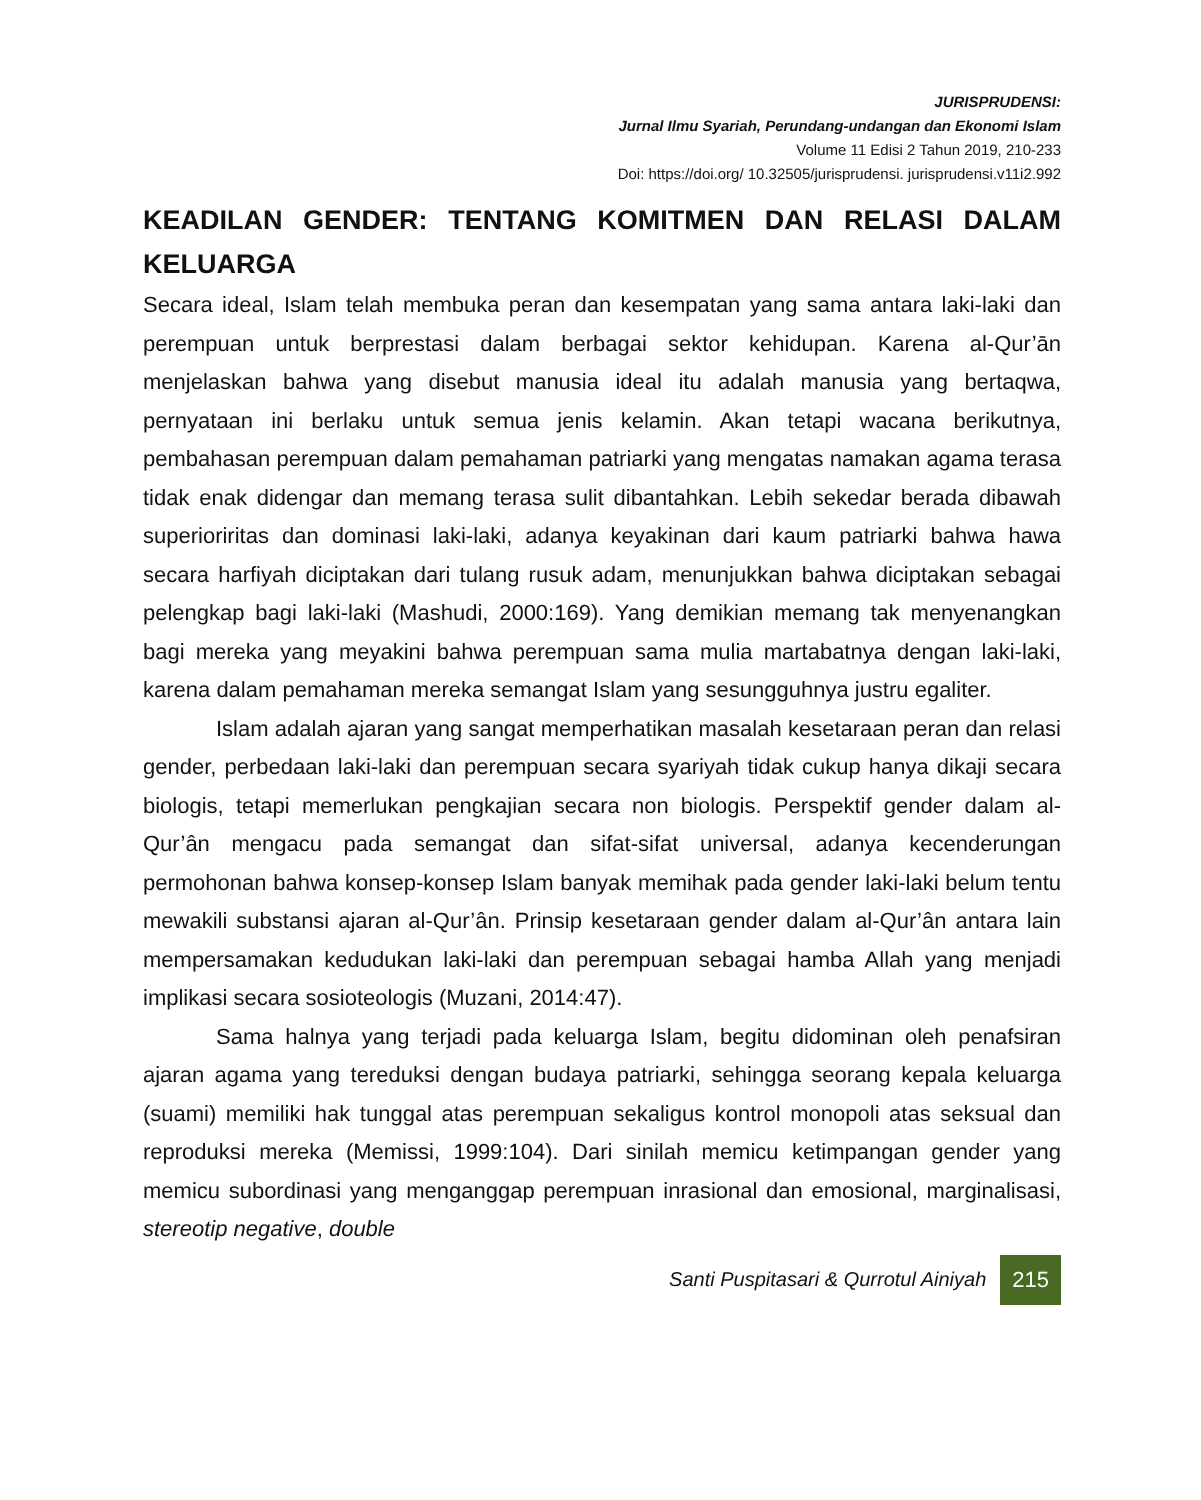JURISPRUDENSI:
Jurnal Ilmu Syariah, Perundang-undangan dan Ekonomi Islam
Volume 11 Edisi 2 Tahun 2019, 210-233
Doi: https://doi.org/ 10.32505/jurisprudensi. jurisprudensi.v11i2.992
KEADILAN GENDER: TENTANG KOMITMEN DAN RELASI DALAM KELUARGA
Secara ideal, Islam telah membuka peran dan kesempatan yang sama antara laki-laki dan perempuan untuk berprestasi dalam berbagai sektor kehidupan. Karena al-Qur’ān menjelaskan bahwa yang disebut manusia ideal itu adalah manusia yang bertaqwa, pernyataan ini berlaku untuk semua jenis kelamin. Akan tetapi wacana berikutnya, pembahasan perempuan dalam pemahaman patriarki yang mengatas namakan agama terasa tidak enak didengar dan memang terasa sulit dibantahkan. Lebih sekedar berada dibawah superioriritas dan dominasi laki-laki, adanya keyakinan dari kaum patriarki bahwa hawa secara harfiyah diciptakan dari tulang rusuk adam, menunjukkan bahwa diciptakan sebagai pelengkap bagi laki-laki (Mashudi, 2000:169). Yang demikian memang tak menyenangkan bagi mereka yang meyakini bahwa perempuan sama mulia martabatnya dengan laki-laki, karena dalam pemahaman mereka semangat Islam yang sesungguhnya justru egaliter.
Islam adalah ajaran yang sangat memperhatikan masalah kesetaraan peran dan relasi gender, perbedaan laki-laki dan perempuan secara syariyah tidak cukup hanya dikaji secara biologis, tetapi memerlukan pengkajian secara non biologis. Perspektif gender dalam al-Qur’ân mengacu pada semangat dan sifat-sifat universal, adanya kecenderungan permohonan bahwa konsep-konsep Islam banyak memihak pada gender laki-laki belum tentu mewakili substansi ajaran al-Qur’ân. Prinsip kesetaraan gender dalam al-Qur’ân antara lain mempersamakan kedudukan laki-laki dan perempuan sebagai hamba Allah yang menjadi implikasi secara sosioteologis (Muzani, 2014:47).
Sama halnya yang terjadi pada keluarga Islam, begitu didominan oleh penafsiran ajaran agama yang tereduksi dengan budaya patriarki, sehingga seorang kepala keluarga (suami) memiliki hak tunggal atas perempuan sekaligus kontrol monopoli atas seksual dan reproduksi mereka (Memissi, 1999:104). Dari sinilah memicu ketimpangan gender yang memicu subordinasi yang menganggap perempuan inrasional dan emosional, marginalisasi, stereotip negative, double
Santi Puspitasari & Qurrotul Ainiyah 215